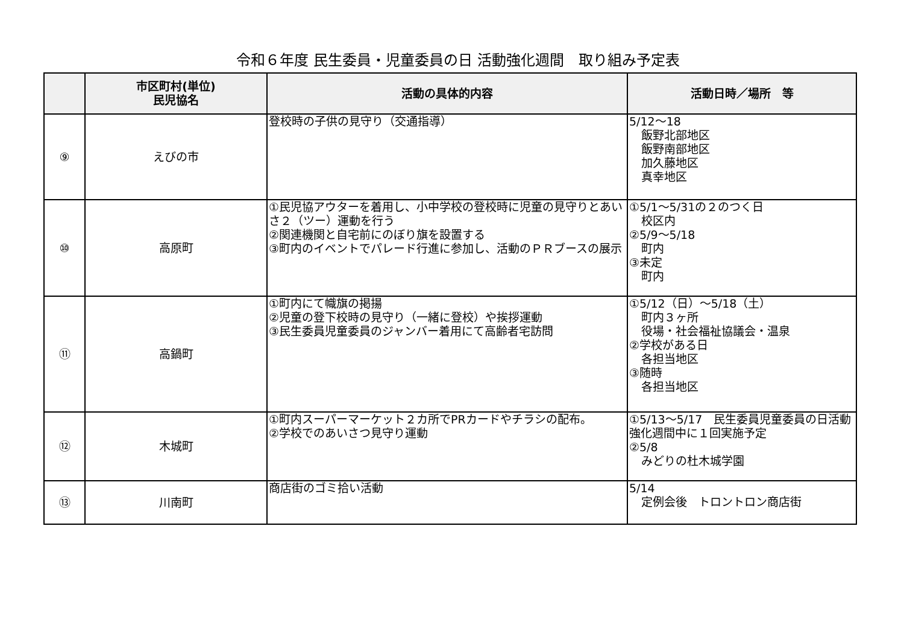令和６年度 民生委員・児童委員の日 活動強化週間　取り組み予定表
| | 市区町村(単位) 民児協名 | 活動の具体的内容 | 活動日時／場所 等 |
| --- | --- | --- | --- |
| ⑨ | えびの市 | 登校時の子供の見守り（交通指導） | 5/12～18 飯野北部地区 飯野南部地区 加久藤地区 真幸地区 |
| ⑩ | 高原町 | ①民児協アウターを着用し、小中学校の登校時に児童の見守りとあいさ２（ツー）運動を行う ②関連機関と自宅前にのぼり旗を設置する ③町内のイベントでパレード行進に参加し、活動のＰＲブースの展示 | ①5/1～5/31の２のつく日 校区内 ②5/9～5/18 町内 ③未定 町内 |
| ⑪ | 高鍋町 | ①町内にて幟旗の掲揚 ②児童の登下校時の見守り（一緒に登校）や挨拶運動 ③民生委員児童委員のジャンバー着用にて高齢者宅訪問 | ①5/12（日）～5/18（土） 町内３ヶ所 役場・社会福祉協議会・温泉 ②学校がある日 各担当地区 ③随時 各担当地区 |
| ⑫ | 木城町 | ①町内スーパーマーケット２カ所でPRカードやチラシの配布。 ②学校でのあいさつ見守り運動 | ①5/13～5/17 民生委員児童委員の日活動強化週間中に１回実施予定 ②5/8 みどりの杜木城学園 |
| ⑬ | 川南町 | 商店街のゴミ拾い活動 | 5/14 定例会後 トロントロン商店街 |